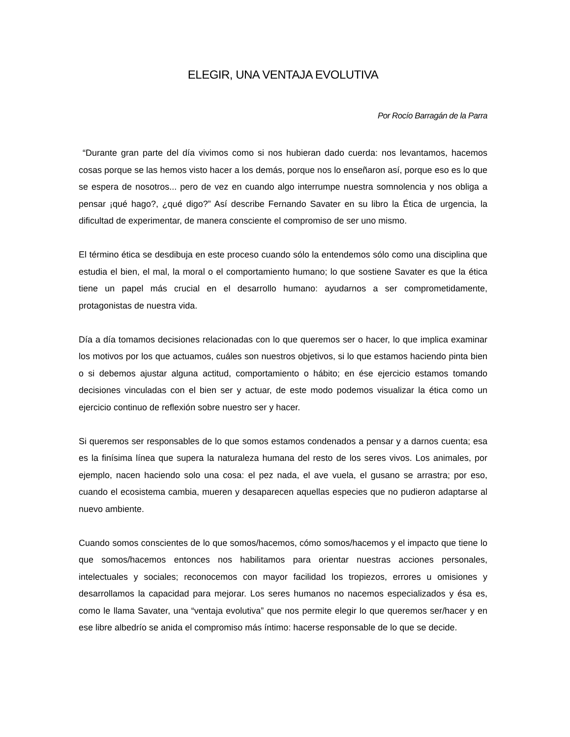ELEGIR, UNA VENTAJA EVOLUTIVA
Por Rocío Barragán de la Parra
“Durante gran parte del día vivimos como si nos hubieran dado cuerda: nos levantamos, hacemos cosas porque se las hemos visto hacer a los demás, porque nos lo enseñaron así, porque eso es lo que se espera de nosotros... pero de vez en cuando algo interrumpe nuestra somnolencia y nos obliga a pensar ¡qué hago?, ¿qué digo?” Así describe Fernando Savater en su libro la Ética de urgencia, la dificultad de experimentar, de manera consciente el compromiso de ser uno mismo.
El término ética se desdibuja en este proceso cuando sólo la entendemos sólo como una disciplina que estudia el bien, el mal, la moral o el comportamiento humano; lo que sostiene Savater es que la ética tiene un papel más crucial en el desarrollo humano: ayudarnos a ser comprometidamente, protagonistas de nuestra vida.
Día a día tomamos decisiones relacionadas con lo que queremos ser o hacer, lo que implica examinar los motivos por los que actuamos, cuáles son nuestros objetivos, si lo que estamos haciendo pinta bien o si debemos ajustar alguna actitud, comportamiento o hábito; en ése ejercicio estamos tomando decisiones vinculadas con el bien ser y actuar, de este modo podemos visualizar la ética como un ejercicio continuo de reflexión sobre nuestro ser y hacer.
Si queremos ser responsables de lo que somos estamos condenados a pensar y a darnos cuenta; esa es la finísima línea que supera la naturaleza humana del resto de los seres vivos. Los animales, por ejemplo, nacen haciendo solo una cosa: el pez nada, el ave vuela, el gusano se arrastra; por eso, cuando el ecosistema cambia, mueren y desaparecen aquellas especies que no pudieron adaptarse al nuevo ambiente.
Cuando somos conscientes de lo que somos/hacemos, cómo somos/hacemos y el impacto que tiene lo que somos/hacemos entonces nos habilitamos para orientar nuestras acciones personales, intelectuales y sociales; reconocemos con mayor facilidad los tropiezos, errores u omisiones y desarrollamos la capacidad para mejorar. Los seres humanos no nacemos especializados y ésa es, como le llama Savater, una “ventaja evolutiva” que nos permite elegir lo que queremos ser/hacer y en ese libre albedrío se anida el compromiso más íntimo: hacerse responsable de lo que se decide.